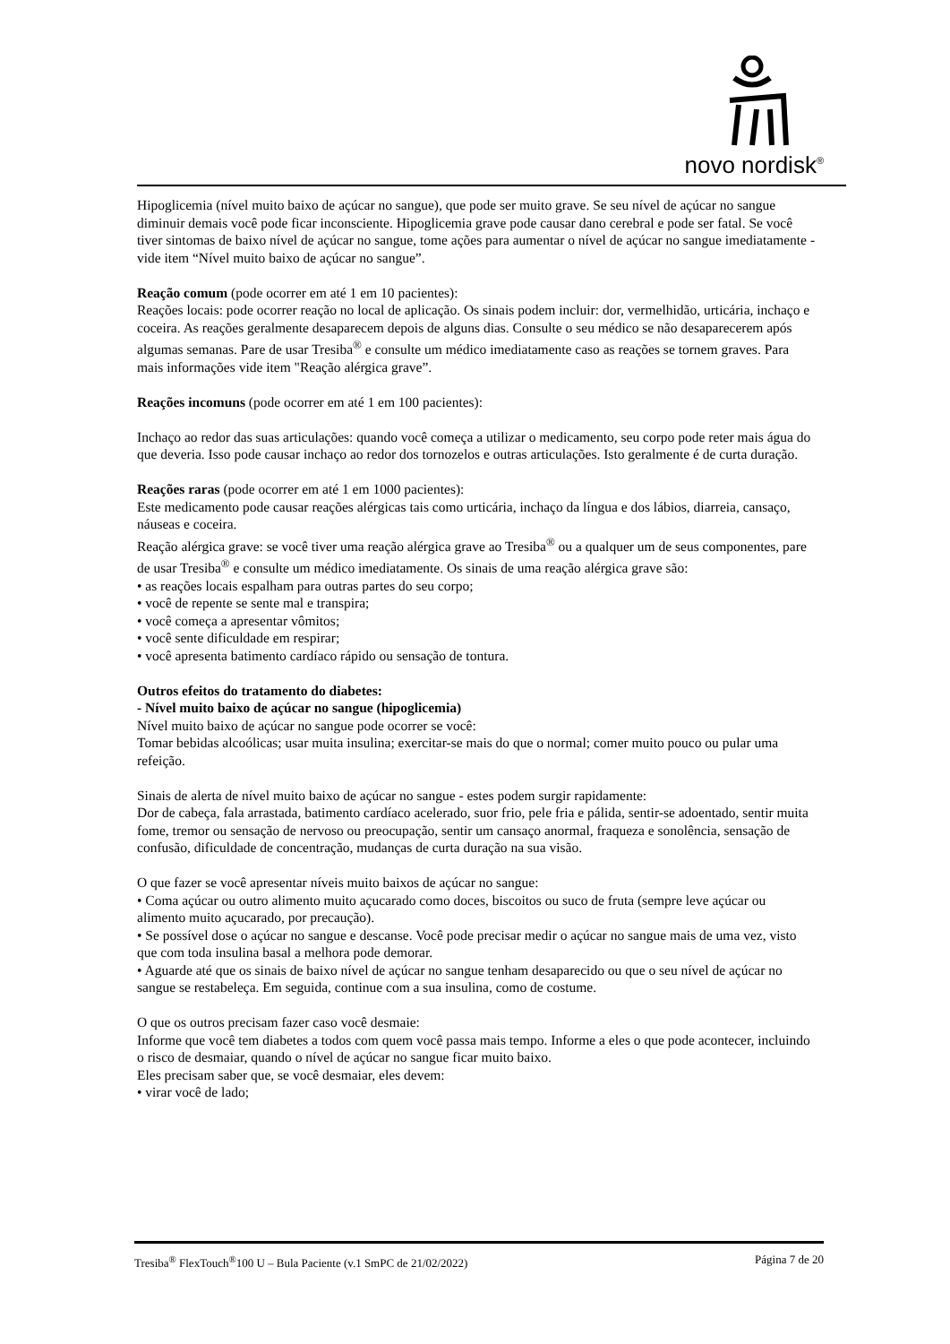novo nordisk<sup>®</sup>
Hipoglicemia (nível muito baixo de açúcar no sangue), que pode ser muito grave. Se seu nível de açúcar no sangue diminuir demais você pode ficar inconsciente. Hipoglicemia grave pode causar dano cerebral e pode ser fatal. Se você tiver sintomas de baixo nível de açúcar no sangue, tome ações para aumentar o nível de açúcar no sangue imediatamente - vide item “Nível muito baixo de açúcar no sangue”.
Reação comum (pode ocorrer em até 1 em 10 pacientes):
Reações locais: pode ocorrer reação no local de aplicação. Os sinais podem incluir: dor, vermelhidão, urticária, inchaço e coceira. As reações geralmente desaparecem depois de alguns dias. Consulte o seu médico se não desaparecerem após algumas semanas. Pare de usar Tresiba<sup>®</sup> e consulte um médico imediatamente caso as reações se tornem graves. Para mais informações vide item "Reação alérgica grave”.
Reações incomuns (pode ocorrer em até 1 em 100 pacientes):
Inchaço ao redor das suas articulações: quando você começa a utilizar o medicamento, seu corpo pode reter mais água do que deveria. Isso pode causar inchaço ao redor dos tornozelos e outras articulações. Isto geralmente é de curta duração.
Reações raras (pode ocorrer em até 1 em 1000 pacientes):
Este medicamento pode causar reações alérgicas tais como urticária, inchaço da língua e dos lábios, diarreia, cansaço, náuseas e coceira.
Reação alérgica grave: se você tiver uma reação alérgica grave ao Tresiba<sup>®</sup> ou a qualquer um de seus componentes, pare de usar Tresiba<sup>®</sup> e consulte um médico imediatamente. Os sinais de uma reação alérgica grave são:
• as reações locais espalham para outras partes do seu corpo;
• você de repente se sente mal e transpira;
• você começa a apresentar vômitos;
• você sente dificuldade em respirar;
• você apresenta batimento cardíaco rápido ou sensação de tontura.
Outros efeitos do tratamento do diabetes:
- Nível muito baixo de açúcar no sangue (hipoglicemia)
Nível muito baixo de açúcar no sangue pode ocorrer se você:
Tomar bebidas alcoólicas; usar muita insulina; exercitar-se mais do que o normal; comer muito pouco ou pular uma refeição.
Sinais de alerta de nível muito baixo de açúcar no sangue - estes podem surgir rapidamente:
Dor de cabeça, fala arrastada, batimento cardíaco acelerado, suor frio, pele fria e pálida, sentir-se adoentado, sentir muita fome, tremor ou sensação de nervoso ou preocupação, sentir um cansaço anormal, fraqueza e sonolência, sensação de confusão, dificuldade de concentração, mudanças de curta duração na sua visão.
O que fazer se você apresentar níveis muito baixos de açúcar no sangue:
• Coma açúcar ou outro alimento muito açucarado como doces, biscoitos ou suco de fruta (sempre leve açúcar ou alimento muito açucarado, por precaução).
• Se possível dose o açúcar no sangue e descanse. Você pode precisar medir o açúcar no sangue mais de uma vez, visto que com toda insulina basal a melhora pode demorar.
• Aguarde até que os sinais de baixo nível de açúcar no sangue tenham desaparecido ou que o seu nível de açúcar no sangue se restabeleça. Em seguida, continue com a sua insulina, como de costume.
O que os outros precisam fazer caso você desmaie:
Informe que você tem diabetes a todos com quem você passa mais tempo. Informe a eles o que pode acontecer, incluindo o risco de desmaiar, quando o nível de açúcar no sangue ficar muito baixo.
Eles precisam saber que, se você desmaiar, eles devem:
• virar você de lado;
Tresiba<sup>®</sup> FlexTouch<sup>®</sup>100 U – Bula Paciente (v.1 SmPC de 21/02/2022) Página 7 de 20